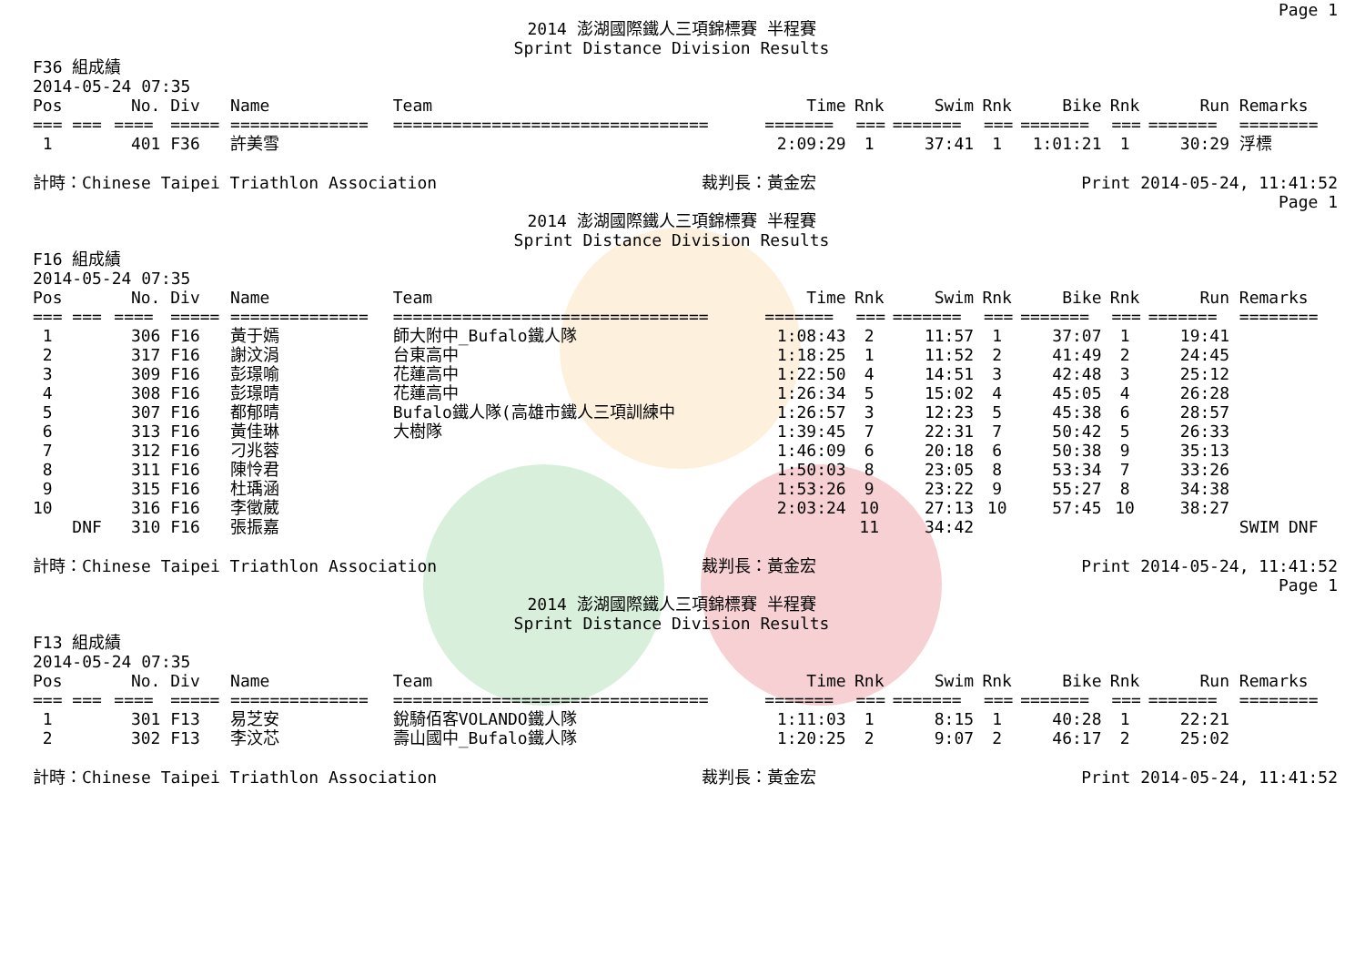Page 1
2014 澎湖國際鐵人三項錦標賽 半程賽
Sprint Distance Division Results
F36 組成績
2014-05-24 07:35
| Pos | No. | Div | Name | Team | Time | Rnk | Swim | Rnk | Bike | Rnk | Run | Remarks |
| --- | --- | --- | --- | --- | --- | --- | --- | --- | --- | --- | --- | --- |
| === === | ==== | ===== | ============== | ================================ | ======= | === | ======= | === | ======= | === | ======= | ======== |
| 1 | 401 | F36 | 許美雪 | | 2:09:29 | 1 | 37:41 | 1 | 1:01:21 | 1 | 30:29 | 浮標 |
計時：Chinese Taipei Triathlon Association 裁判長：黃金宏 Print 2014-05-24, 11:41:52
Page 1
2014 澎湖國際鐵人三項錦標賽 半程賽
Sprint Distance Division Results
F16 組成績
2014-05-24 07:35
| Pos | No. | Div | Name | Team | Time | Rnk | Swim | Rnk | Bike | Rnk | Run | Remarks |
| --- | --- | --- | --- | --- | --- | --- | --- | --- | --- | --- | --- | --- |
| === === | ==== | ===== | ============== | ================================ | ======= | === | ======= | === | ======= | === | ======= | ======== |
| 1 | 306 | F16 | 黃于嫣 | 師大附中_Bufalo鐵人隊 | 1:08:43 | 2 | 11:57 | 1 | 37:07 | 1 | 19:41 | |
| 2 | 317 | F16 | 謝汶涓 | 台東高中 | 1:18:25 | 1 | 11:52 | 2 | 41:49 | 2 | 24:45 | |
| 3 | 309 | F16 | 彭璟喻 | 花蓮高中 | 1:22:50 | 4 | 14:51 | 3 | 42:48 | 3 | 25:12 | |
| 4 | 308 | F16 | 彭璟晴 | 花蓮高中 | 1:26:34 | 5 | 15:02 | 4 | 45:05 | 4 | 26:28 | |
| 5 | 307 | F16 | 都郁晴 | Bufalo鐵人隊(高雄市鐵人三項訓練中 | 1:26:57 | 3 | 12:23 | 5 | 45:38 | 6 | 28:57 | |
| 6 | 313 | F16 | 黃佳琳 | 大樹隊 | 1:39:45 | 7 | 22:31 | 7 | 50:42 | 5 | 26:33 | |
| 7 | 312 | F16 | 刁兆蓉 | | 1:46:09 | 6 | 20:18 | 6 | 50:38 | 9 | 35:13 | |
| 8 | 311 | F16 | 陳怜君 | | 1:50:03 | 8 | 23:05 | 8 | 53:34 | 7 | 33:26 | |
| 9 | 315 | F16 | 杜瑀涵 | | 1:53:26 | 9 | 23:22 | 9 | 55:27 | 8 | 34:38 | |
| 10 | 316 | F16 | 李徵葳 | | 2:03:24 | 10 | 27:13 | 10 | 57:45 | 10 | 38:27 | |
| DNF | 310 | F16 | 張振嘉 | | | 11 | 34:42 | | | | | SWIM DNF |
計時：Chinese Taipei Triathlon Association 裁判長：黃金宏 Print 2014-05-24, 11:41:52
Page 1
2014 澎湖國際鐵人三項錦標賽 半程賽
Sprint Distance Division Results
F13 組成績
2014-05-24 07:35
| Pos | No. | Div | Name | Team | Time | Rnk | Swim | Rnk | Bike | Rnk | Run | Remarks |
| --- | --- | --- | --- | --- | --- | --- | --- | --- | --- | --- | --- | --- |
| === === | ==== | ===== | ============== | ================================ | ======= | === | ======= | === | ======= | === | ======= | ======== |
| 1 | 301 | F13 | 易芝安 | 銳騎佰客VOLANDO鐵人隊 | 1:11:03 | 1 | 8:15 | 1 | 40:28 | 1 | 22:21 | |
| 2 | 302 | F13 | 李汶芯 | 壽山國中_Bufalo鐵人隊 | 1:20:25 | 2 | 9:07 | 2 | 46:17 | 2 | 25:02 | |
計時：Chinese Taipei Triathlon Association 裁判長：黃金宏 Print 2014-05-24, 11:41:52